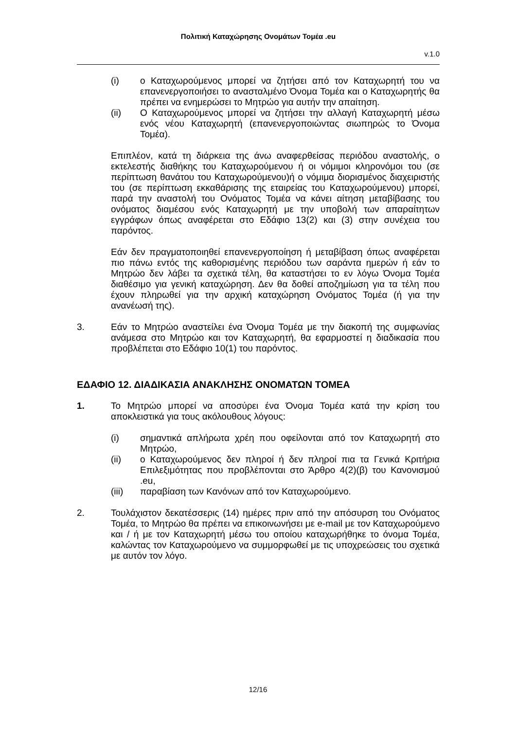Πολιτική Καταχώρησης Ονομάτων Τομέα .eu
v.1.0
(i) ο Καταχωρούμενος μπορεί να ζητήσει από τον Καταχωρητή του να επανενεργοποιήσει το ανασταλμένο Όνομα Τομέα και ο Καταχωρητής θα πρέπει να ενημερώσει το Μητρώο για αυτήν την απαίτηση.
(ii) Ο Καταχωρούμενος μπορεί να ζητήσει την αλλαγή Καταχωρητή μέσω ενός νέου Καταχωρητή (επανενεργοποιώντας σιωπηρώς το Όνομα Τομέα).
Επιπλέον, κατά τη διάρκεια της άνω αναφερθείσας περιόδου αναστολής, ο εκτελεστής διαθήκης του Καταχωρούμενου ή οι νόμιμοι κληρονόμοι του (σε περίπτωση θανάτου του Καταχωρούμενου)ή ο νόμιμα διορισμένος διαχειριστής του (σε περίπτωση εκκαθάρισης της εταιρείας του Καταχωρούμενου) μπορεί, παρά την αναστολή του Ονόματος Τομέα να κάνει αίτηση μεταβίβασης του ονόματος διαμέσου ενός Καταχωρητή με την υποβολή των απαραίτητων εγγράφων όπως αναφέρεται στο Εδάφιο 13(2) και (3) στην συνέχεια του παρόντος.
Εάν δεν πραγματοποιηθεί επανενεργοποίηση ή μεταβίβαση όπως αναφέρεται πιο πάνω εντός της καθορισμένης περιόδου των σαράντα ημερών ή εάν το Μητρώο δεν λάβει τα σχετικά τέλη, θα καταστήσει το εν λόγω Όνομα Τομέα διαθέσιμο για γενική καταχώρηση. Δεν θα δοθεί αποζημίωση για τα τέλη που έχουν πληρωθεί για την αρχική καταχώρηση Ονόματος Τομέα (ή για την ανανέωσή της).
3. Εάν το Μητρώο αναστείλει ένα Όνομα Τομέα με την διακοπή της συμφωνίας ανάμεσα στο Μητρώο και τον Καταχωρητή, θα εφαρμοστεί η διαδικασία που προβλέπεται στο Εδάφιο 10(1) του παρόντος.
ΕΔΑΦΙΟ 12. ΔΙΑΔΙΚΑΣΙΑ ΑΝΑΚΛΗΣΗΣ ΟΝΟΜΑΤΩΝ ΤΟΜΕΑ
1. Το Μητρώο μπορεί να αποσύρει ένα Όνομα Τομέα κατά την κρίση του αποκλειστικά για τους ακόλουθους λόγους:
(i) σημαντικά απλήρωτα χρέη που οφείλονται από τον Καταχωρητή στο Μητρώο,
(ii) ο Καταχωρούμενος δεν πληροί ή δεν πληροί πια τα Γενικά Κριτήρια Επιλεξιμότητας που προβλέπονται στο Άρθρο 4(2)(β) του Κανονισμού .eu,
(iii) παραβίαση των Κανόνων από τον Καταχωρούμενο.
2. Τουλάχιστον δεκατέσσερις (14) ημέρες πριν από την απόσυρση του Ονόματος Τομέα, το Μητρώο θα πρέπει να επικοινωνήσει με e-mail με τον Καταχωρούμενο και / ή με τον Καταχωρητή μέσω του οποίου καταχωρήθηκε το όνομα Τομέα, καλώντας τον Καταχωρούμενο να συμμορφωθεί με τις υποχρεώσεις του σχετικά με αυτόν τον λόγο.
12/16